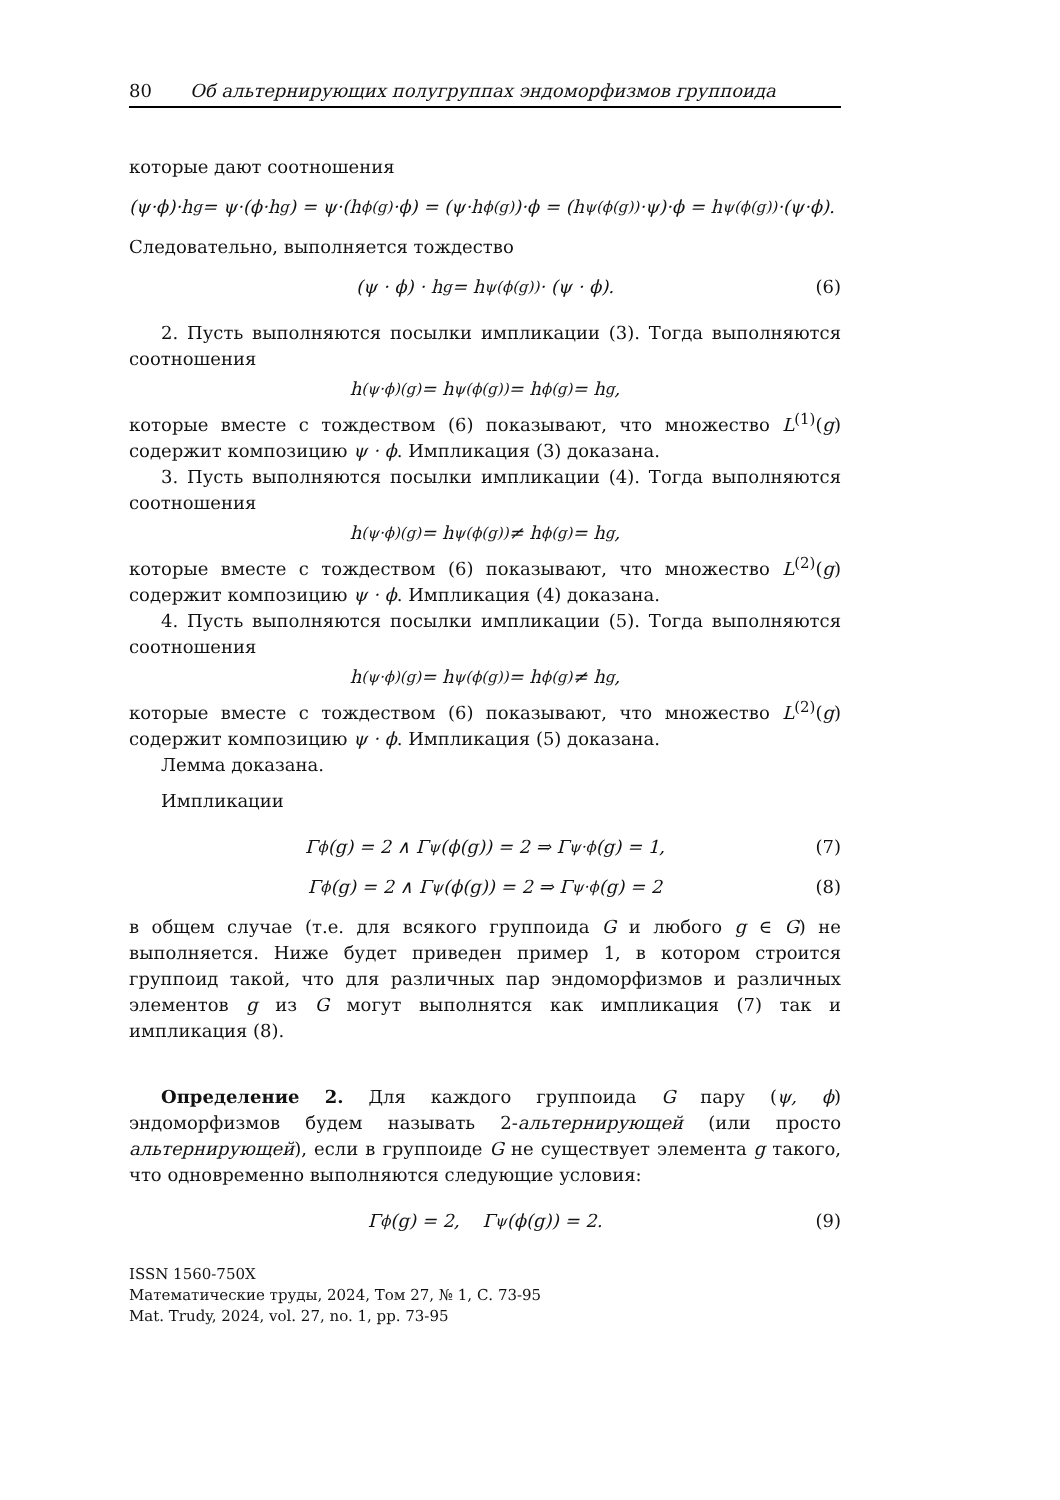80 Об альтернирующих полугруппах эндоморфизмов группоида
которые дают соотношения
(ψ·ϕ)·h<sub>g</sub> = ψ·(ϕ·h<sub>g</sub>) = ψ·(h<sub>ϕ(g)</sub>·ϕ) = (ψ·h<sub>ϕ(g)</sub>)·ϕ = (h<sub>ψ(ϕ(g))</sub>·ψ)·ϕ = h<sub>ψ(ϕ(g))</sub>·(ψ·ϕ).
Следовательно, выполняется тождество
(ψ · ϕ) · h<sub>g</sub> = h<sub>ψ(ϕ(g))</sub> · (ψ · ϕ). (6)
2. Пусть выполняются посылки импликации (3). Тогда выполняются соотношения
h<sub>(ψ·ϕ)(g)</sub> = h<sub>ψ(ϕ(g))</sub> = h<sub>ϕ(g)</sub> = h<sub>g</sub>,
которые вместе с тождеством (6) показывают, что множество L<sup>(1)</sup>(g) содержит композицию ψ · ϕ. Импликация (3) доказана.
3. Пусть выполняются посылки импликации (4). Тогда выполняются соотношения
h<sub>(ψ·ϕ)(g)</sub> = h<sub>ψ(ϕ(g))</sub> ≠ h<sub>ϕ(g)</sub> = h<sub>g</sub>,
которые вместе с тождеством (6) показывают, что множество L<sup>(2)</sup>(g) содержит композицию ψ · ϕ. Импликация (4) доказана.
4. Пусть выполняются посылки импликации (5). Тогда выполняются соотношения
h<sub>(ψ·ϕ)(g)</sub> = h<sub>ψ(ϕ(g))</sub> = h<sub>ϕ(g)</sub> ≠ h<sub>g</sub>,
которые вместе с тождеством (6) показывают, что множество L<sup>(2)</sup>(g) содержит композицию ψ · ϕ. Импликация (5) доказана.
Лемма доказана.
Импликации
Γ<sub>ϕ</sub>(g) = 2 ∧ Γ<sub>ψ</sub>(ϕ(g)) = 2 ⇒ Γ<sub>ψ·ϕ</sub>(g) = 1, (7)
Γ<sub>ϕ</sub>(g) = 2 ∧ Γ<sub>ψ</sub>(ϕ(g)) = 2 ⇒ Γ<sub>ψ·ϕ</sub>(g) = 2 (8)
в общем случае (т.е. для всякого группоида G и любого g ∈ G) не выполняется. Ниже будет приведен пример 1, в котором строится группоид такой, что для различных пар эндоморфизмов и различных элементов g из G могут выполнятся как импликация (7) так и импликация (8).
Определение 2. Для каждого группоида G пару (ψ, ϕ) эндоморфизмов будем называть 2-альтернирующей (или просто альтернирующей), если в группоиде G не существует элемента g такого, что одновременно выполняются следующие условия:
Γ<sub>ϕ</sub>(g) = 2, Γ<sub>ψ</sub>(ϕ(g)) = 2. (9)
ISSN 1560-750X
Математические труды, 2024, Том 27, № 1, С. 73-95
Mat. Trudy, 2024, vol. 27, no. 1, pp. 73-95